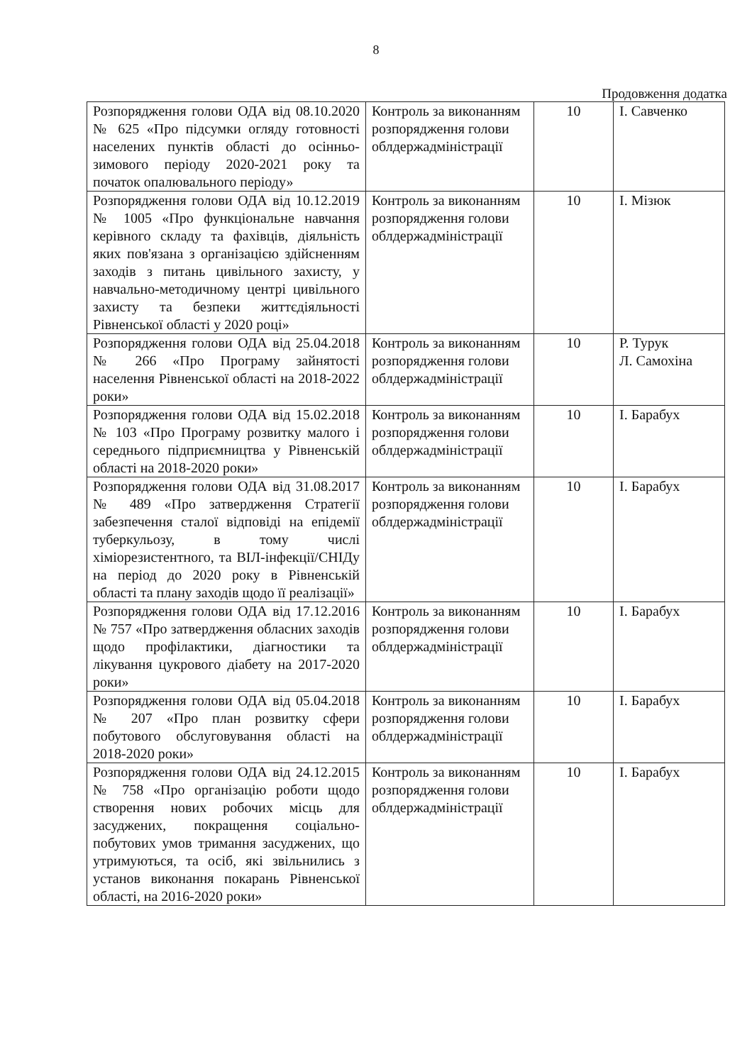8
Продовження додатка
| Розпорядження голови ОДА від 08.10.2020 № 625 «Про підсумки огляду готовності населених пунктів області до осінньо-зимового періоду 2020-2021 року та початок опалювального періоду» | Контроль за виконанням розпорядження голови облдержадміністрації | 10 | І. Савченко |
| Розпорядження голови ОДА від 10.12.2019 № 1005 «Про функціональне навчання керівного складу та фахівців, діяльність яких пов'язана з організацією здійсненням заходів з питань цивільного захисту, у навчально-методичному центрі цивільного захисту та безпеки життєдіяльності Рівненської області у 2020 році» | Контроль за виконанням розпорядження голови облдержадміністрації | 10 | І. Мізюк |
| Розпорядження голови ОДА від 25.04.2018 № 266 «Про Програму зайнятості населення Рівненської області на 2018-2022 роки» | Контроль за виконанням розпорядження голови облдержадміністрації | 10 | Р. Турук Л. Самохіна |
| Розпорядження голови ОДА від 15.02.2018 № 103 «Про Програму розвитку малого і середнього підприємництва у Рівненській області на 2018-2020 роки» | Контроль за виконанням розпорядження голови облдержадміністрації | 10 | І. Барабух |
| Розпорядження голови ОДА від 31.08.2017 № 489 «Про затвердження Стратегії забезпечення сталої відповіді на епідемії туберкульозу, в тому числі хіміорезистентного, та ВІЛ-інфекції/СНІДу на період до 2020 року в Рівненській області та плану заходів щодо її реалізації» | Контроль за виконанням розпорядження голови облдержадміністрації | 10 | І. Барабух |
| Розпорядження голови ОДА від 17.12.2016 № 757 «Про затвердження обласних заходів щодо профілактики, діагностики та лікування цукрового діабету на 2017-2020 роки» | Контроль за виконанням розпорядження голови облдержадміністрації | 10 | І. Барабух |
| Розпорядження голови ОДА від 05.04.2018 № 207 «Про план розвитку сфери побутового обслуговування області на 2018-2020 роки» | Контроль за виконанням розпорядження голови облдержадміністрації | 10 | І. Барабух |
| Розпорядження голови ОДА від 24.12.2015 № 758 «Про організацію роботи щодо створення нових робочих місць для засуджених, покращення соціально-побутових умов тримання засуджених, що утримуються, та осіб, які звільнились з установ виконання покарань Рівненської області, на 2016-2020 роки» | Контроль за виконанням розпорядження голови облдержадміністрації | 10 | І. Барабух |